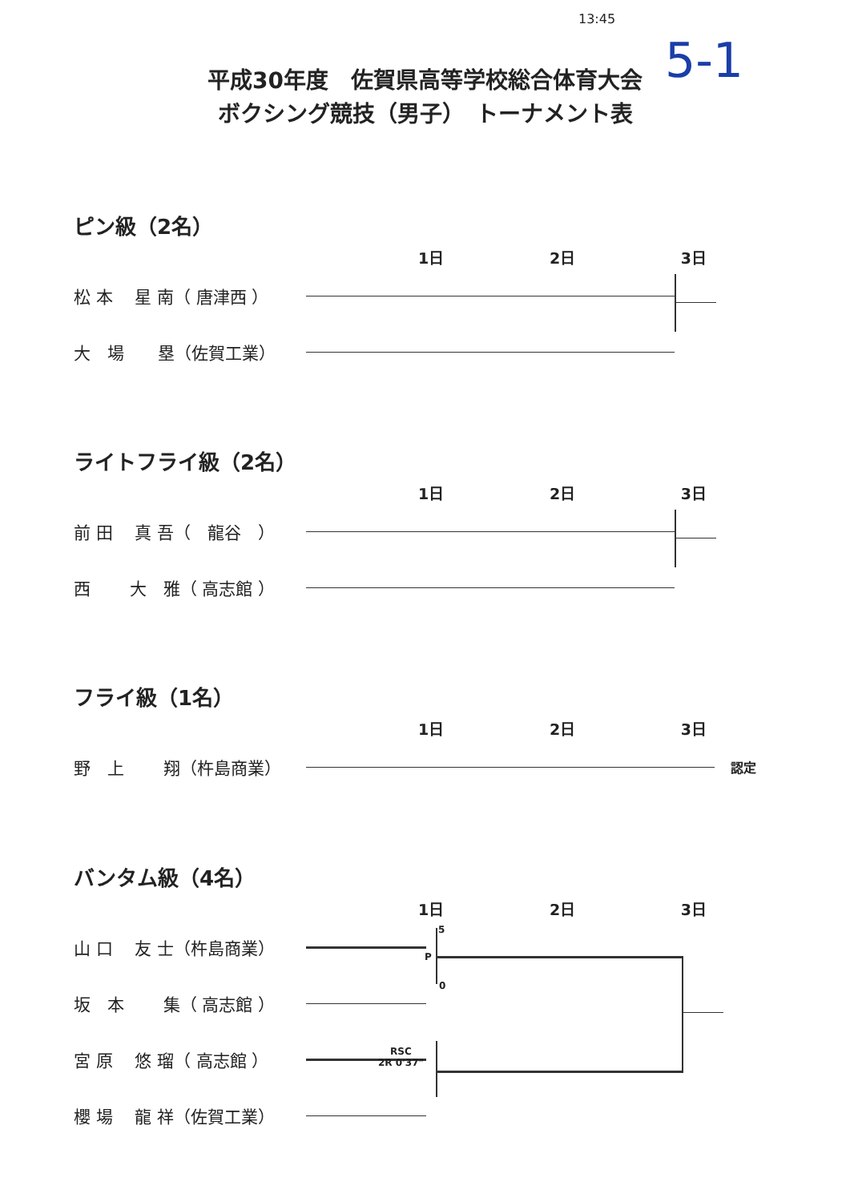13:45
5-1
平成30年度　佐賀県高等学校総合体育大会
ボクシング競技（男子）　トーナメント表
ピン級（2名）
1日 2日 3日
松 本　 星 南（ 唐津西 ）
大　場　　塁（佐賀工業）
ライトフライ級（2名）
1日 2日 3日
前 田　 真 吾（　龍谷　）
西　　 大　雅（ 高志館 ）
フライ級（1名）
1日 2日 3日
野　上　　 翔（杵島商業） 認定
バンタム級（4名）
1日 2日 3日
山 口　 友 士（杵島商業）
5
坂　本　　 集（ 高志館 ）
P
0
宮 原　 悠 瑠（ 高志館 ）
櫻 場　 龍 祥（佐賀工業）
RSC
2R 0'37"